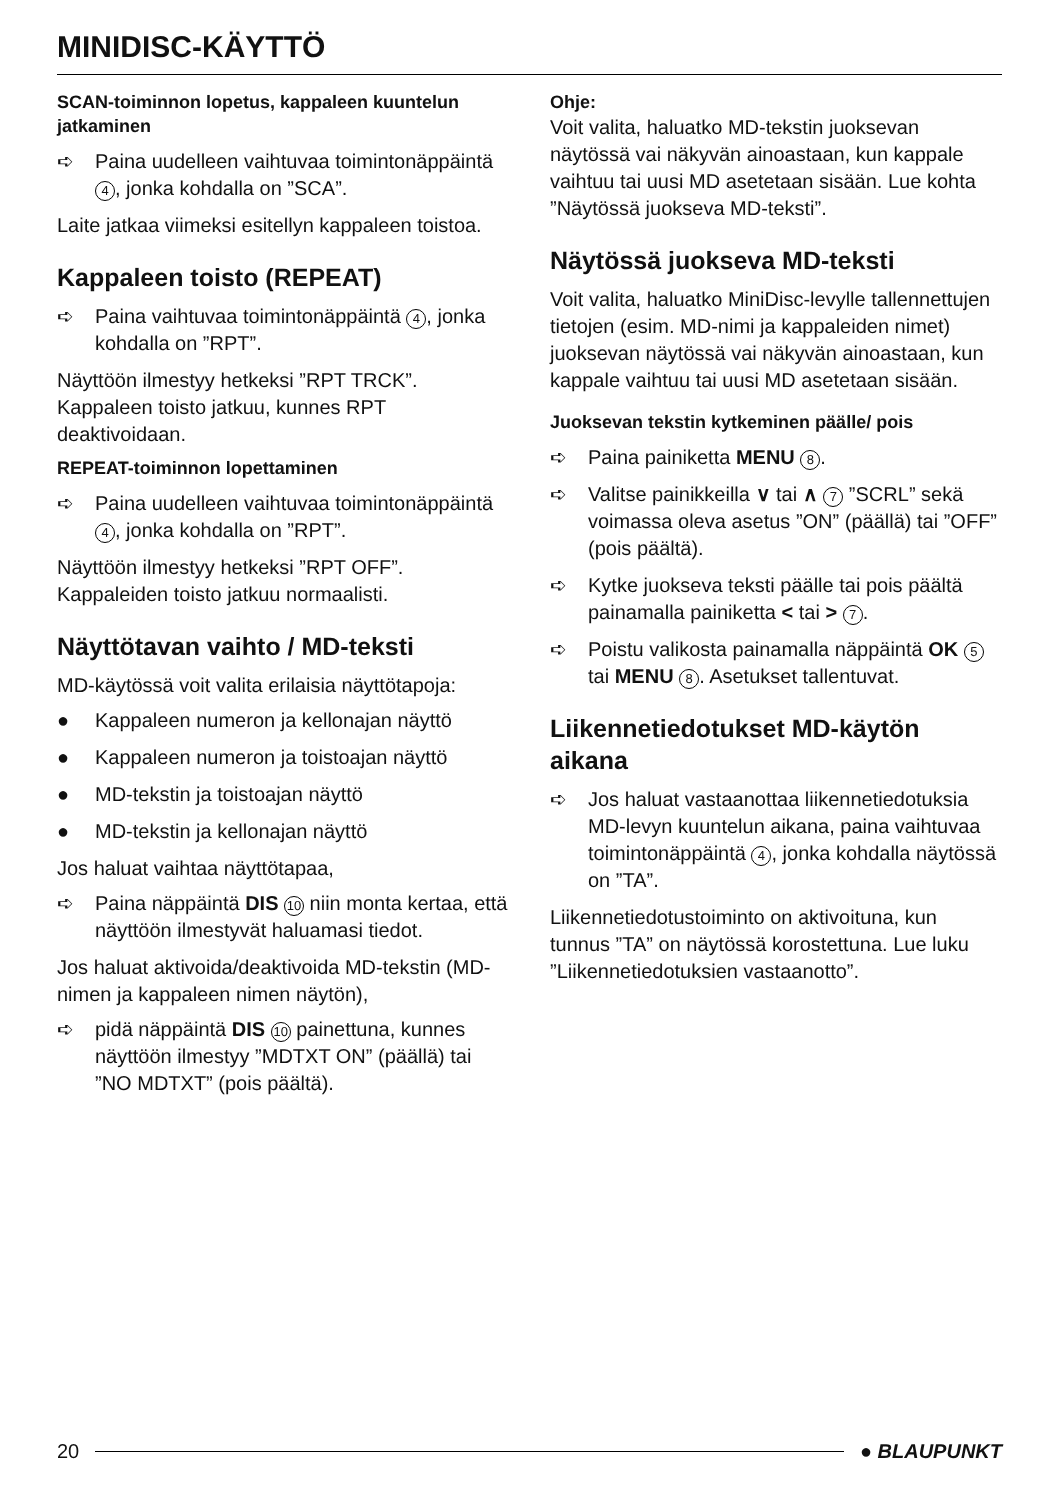MINIDISC-KÄYTTÖ
SCAN-toiminnon lopetus, kappaleen kuuntelun jatkaminen
➪ Paina uudelleen vaihtuvaa toimintonäppäintä 4, jonka kohdalla on ”SCA”.
Laite jatkaa viimeksi esitellyn kappaleen toistoa.
Kappaleen toisto (REPEAT)
➪ Paina vaihtuvaa toimintonäppäintä 4, jonka kohdalla on ”RPT”.
Näyttöön ilmestyy hetkeksi ”RPT TRCK”. Kappaleen toisto jatkuu, kunnes RPT deaktivoidaan.
REPEAT-toiminnon lopettaminen
➪ Paina uudelleen vaihtuvaa toimintonäppäintä 4, jonka kohdalla on ”RPT”.
Näyttöön ilmestyy hetkeksi ”RPT OFF”. Kappaleiden toisto jatkuu normaalisti.
Näyttötavan vaihto / MD-teksti
MD-käytössä voit valita erilaisia näyttötapoja:
● Kappaleen numeron ja kellonajan näyttö
● Kappaleen numeron ja toistoajan näyttö
● MD-tekstin ja toistoajan näyttö
● MD-tekstin ja kellonajan näyttö
Jos haluat vaihtaa näyttötapaa,
➪ Paina näppäintä DIS 10 niin monta kertaa, että näyttöön ilmestyvät haluamasi tiedot.
Jos haluat aktivoida/deaktivoida MD-tekstin (MD-nimen ja kappaleen nimen näytön),
➪ pidä näppäintä DIS 10 painettuna, kunnes näyttöön ilmestyy ”MDTXT ON” (päällä) tai ”NO MDTXT” (pois päältä).
Ohje:
Voit valita, haluatko MD-tekstin juoksevan näytössä vai näkyvän ainoastaan, kun kappale vaihtuu tai uusi MD asetetaan sisään. Lue kohta ”Näytössä juokseva MD-teksti”.
Näytössä juokseva MD-teksti
Voit valita, haluatko MiniDisc-levylle tallennettujen tietojen (esim. MD-nimi ja kappaleiden nimet) juoksevan näytössä vai näkyvän ainoastaan, kun kappale vaihtuu tai uusi MD asetetaan sisään.
Juoksevan tekstin kytkeminen päälle/ pois
➪ Paina painiketta MENU 8.
➪ Valitse painikkeilla ∨ tai ∧ 7 ”SCRL” sekä voimassa oleva asetus ”ON” (päällä) tai ”OFF” (pois päältä).
➪ Kytke juokseva teksti päälle tai pois päältä painamalla painiketta < tai > 7.
➪ Poistu valikosta painamalla näppäintä OK 5 tai MENU 8. Asetukset tallentuvat.
Liikennetiedotukset MD-käytön aikana
➪ Jos haluat vastaanottaa liikennetiedotuksia MD-levyn kuuntelun aikana, paina vaihtuvaa toimintonäppäintä 4, jonka kohdalla näytössä on ”TA”.
Liikennetiedotustoiminto on aktivoituna, kun tunnus ”TA” on näytössä korostettuna. Lue luku ”Liikennetiedotuksien vastaanotto”.
20 ● BLAUPUNKT